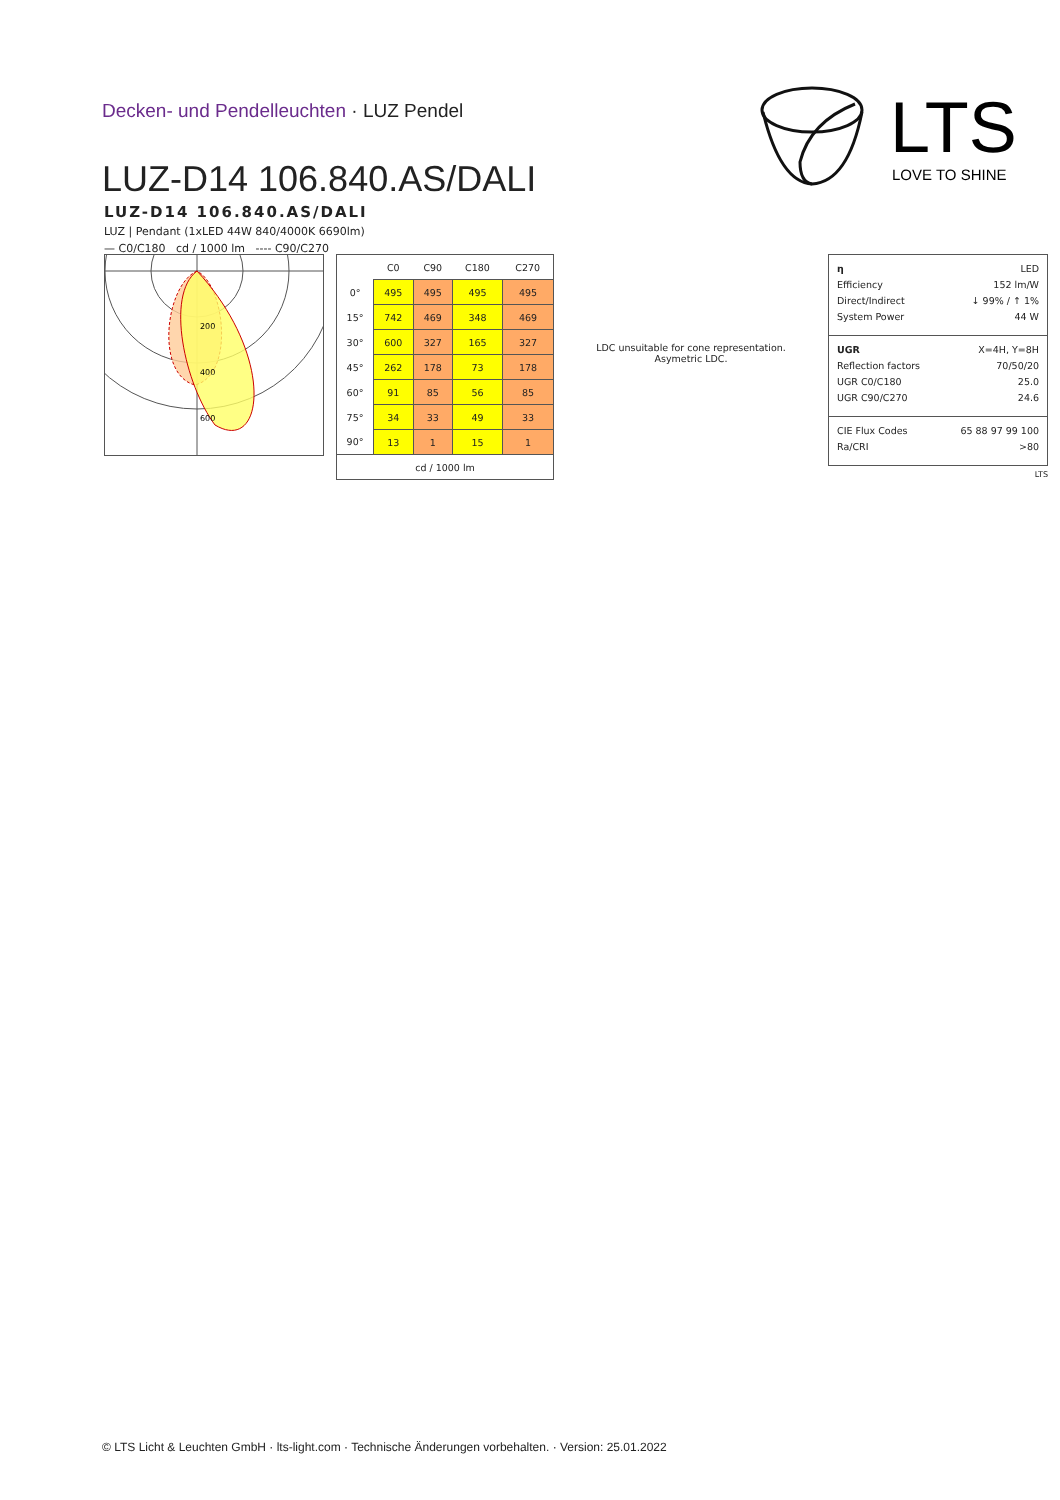Decken- und Pendelleuchten · LUZ Pendel
LUZ-D14 106.840.AS/DALI
LTS
LOVE TO SHINE
LUZ-D14 106.840.AS/DALI
LUZ | Pendant (1xLED 44W 840/4000K 6690lm)
— C0/C180 cd / 1000 lm ---- C90/C270
200
400
600
| | C0 | C90 | C180 | C270 |
| --- | --- | --- | --- | --- |
| 0° | 495 | 495 | 495 | 495 |
| 15° | 742 | 469 | 348 | 469 |
| 30° | 600 | 327 | 165 | 327 |
| 45° | 262 | 178 | 73 | 178 |
| 60° | 91 | 85 | 56 | 85 |
| 75° | 34 | 33 | 49 | 33 |
| 90° | 13 | 1 | 15 | 1 |
| cd / 1000 lm | | | | |
LDC unsuitable for cone representation.
Asymetric LDC.
η LED
Efficiency 152 lm/W
Direct/Indirect ↓ 99% / ↑ 1%
System Power 44 W
UGR X=4H, Y=8H
Reflection factors 70/50/20
UGR C0/C180 25.0
UGR C90/C270 24.6
CIE Flux Codes 65 88 97 99 100
Ra/CRI >80
LTS
© LTS Licht & Leuchten GmbH · lts-light.com · Technische Änderungen vorbehalten. · Version: 25.01.2022